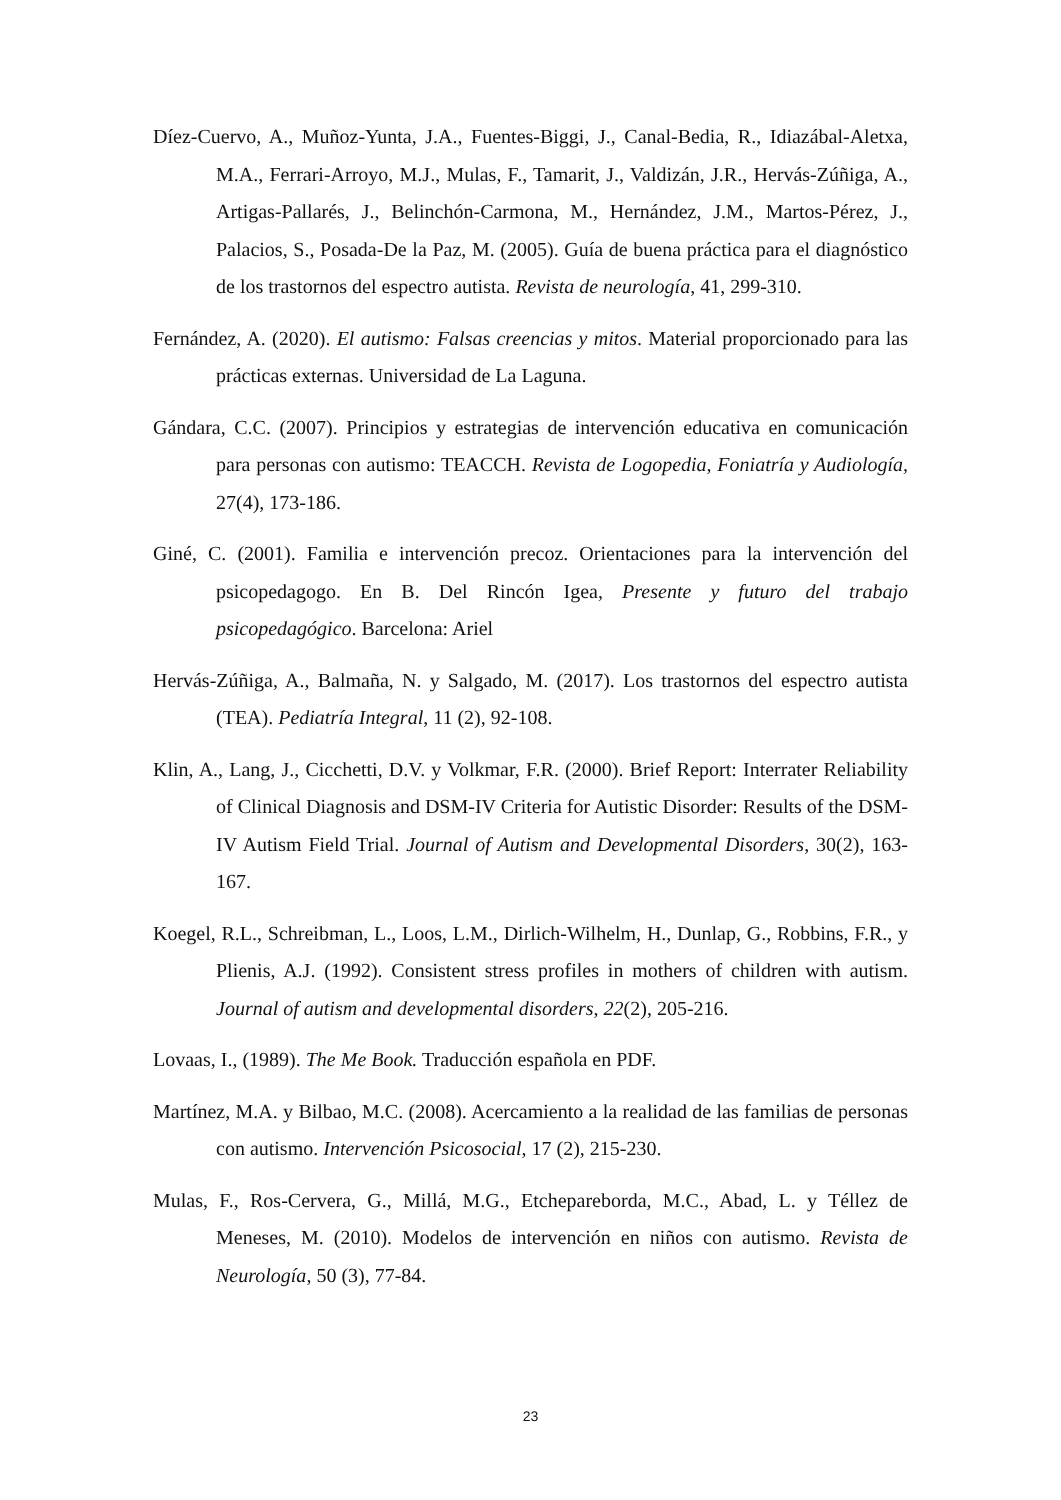Díez-Cuervo, A., Muñoz-Yunta, J.A., Fuentes-Biggi, J., Canal-Bedia, R., Idiazábal-Aletxa, M.A., Ferrari-Arroyo, M.J., Mulas, F., Tamarit, J., Valdizán, J.R., Hervás-Zúñiga, A., Artigas-Pallarés, J., Belinchón-Carmona, M., Hernández, J.M., Martos-Pérez, J., Palacios, S., Posada-De la Paz, M. (2005). Guía de buena práctica para el diagnóstico de los trastornos del espectro autista. Revista de neurología, 41, 299-310.
Fernández, A. (2020). El autismo: Falsas creencias y mitos. Material proporcionado para las prácticas externas. Universidad de La Laguna.
Gándara, C.C. (2007). Principios y estrategias de intervención educativa en comunicación para personas con autismo: TEACCH. Revista de Logopedia, Foniatría y Audiología, 27(4), 173-186.
Giné, C. (2001). Familia e intervención precoz. Orientaciones para la intervención del psicopedagogo. En B. Del Rincón Igea, Presente y futuro del trabajo psicopedagógico. Barcelona: Ariel
Hervás-Zúñiga, A., Balmaña, N. y Salgado, M. (2017). Los trastornos del espectro autista (TEA). Pediatría Integral, 11 (2), 92-108.
Klin, A., Lang, J., Cicchetti, D.V. y Volkmar, F.R. (2000). Brief Report: Interrater Reliability of Clinical Diagnosis and DSM-IV Criteria for Autistic Disorder: Results of the DSM-IV Autism Field Trial. Journal of Autism and Developmental Disorders, 30(2), 163-167.
Koegel, R.L., Schreibman, L., Loos, L.M., Dirlich-Wilhelm, H., Dunlap, G., Robbins, F.R., y Plienis, A.J. (1992). Consistent stress profiles in mothers of children with autism. Journal of autism and developmental disorders, 22(2), 205-216.
Lovaas, I., (1989). The Me Book. Traducción española en PDF.
Martínez, M.A. y Bilbao, M.C. (2008). Acercamiento a la realidad de las familias de personas con autismo. Intervención Psicosocial, 17 (2), 215-230.
Mulas, F., Ros-Cervera, G., Millá, M.G., Etchepareborda, M.C., Abad, L. y Téllez de Meneses, M. (2010). Modelos de intervención en niños con autismo. Revista de Neurología, 50 (3), 77-84.
23